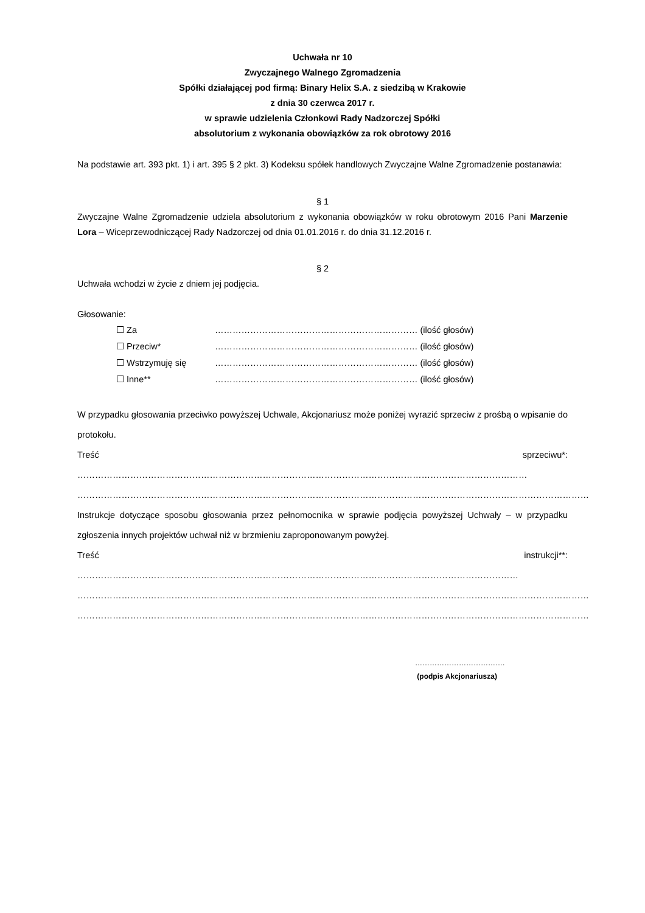Uchwała nr 10
Zwyczajnego Walnego Zgromadzenia
Spółki działającej pod firmą: Binary Helix S.A. z siedzibą w Krakowie
z dnia 30 czerwca 2017 r.
w sprawie udzielenia Członkowi Rady Nadzorczej Spółki
absolutorium z wykonania obowiązków za rok obrotowy 2016
Na podstawie art. 393 pkt. 1) i art. 395 § 2 pkt. 3) Kodeksu spółek handlowych Zwyczajne Walne Zgromadzenie postanawia:
§ 1
Zwyczajne Walne Zgromadzenie udziela absolutorium z wykonania obowiązków w roku obrotowym 2016 Pani Marzenie Lora – Wiceprzewodniczącej Rady Nadzorczej od dnia 01.01.2016 r. do dnia 31.12.2016 r.
§ 2
Uchwała wchodzi w życie z dniem jej podjęcia.
Głosowanie:
☐ Za …………………………………………………………… (ilość głosów)
☐ Przeciw* …………………………………………………………… (ilość głosów)
☐ Wstrzymuję się …………………………………………………………… (ilość głosów)
☐ Inne** …………………………………………………………… (ilość głosów)
W przypadku głosowania przeciwko powyższej Uchwale, Akcjonariusz może poniżej wyrazić sprzeciw z prośbą o wpisanie do protokołu.
Treść sprzeciwu*: ………………………………………………………………………………………………………………………………………
…………………………………………………………………………………………………………………………………………………………
Instrukcje dotyczące sposobu głosowania przez pełnomocnika w sprawie podjęcia powyższej Uchwały – w przypadku zgłoszenia innych projektów uchwał niż w brzmieniu zaproponowanym powyżej.
Treść instrukcji**: ……………………………………………………………………………………………………………………………………
…………………………………………………………………………………………………………………………………………………………
…………………………………………………………………………………………………………………………………………………………
……………………………….
(podpis Akcjonariusza)